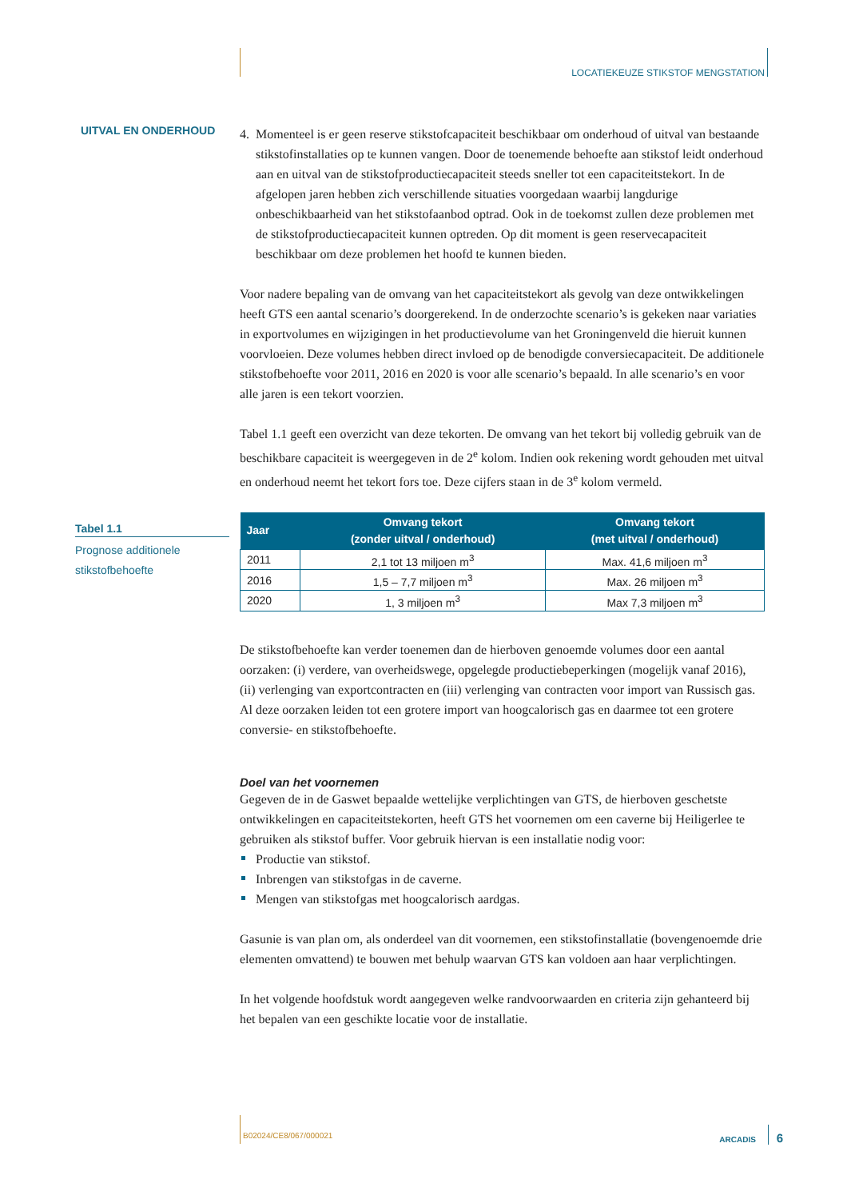LOCATIEKEUZE STIKSTOF MENGSTATION
UITVAL EN ONDERHOUD
4. Momenteel is er geen reserve stikstofcapaciteit beschikbaar om onderhoud of uitval van bestaande stikstofinstallaties op te kunnen vangen. Door de toenemende behoefte aan stikstof leidt onderhoud aan en uitval van de stikstofproductiecapaciteit steeds sneller tot een capaciteitstekort. In de afgelopen jaren hebben zich verschillende situaties voorgedaan waarbij langdurige onbeschikbaarheid van het stikstofaanbod optrad. Ook in de toekomst zullen deze problemen met de stikstofproductiecapaciteit kunnen optreden. Op dit moment is geen reservecapaciteit beschikbaar om deze problemen het hoofd te kunnen bieden.
Voor nadere bepaling van de omvang van het capaciteitstekort als gevolg van deze ontwikkelingen heeft GTS een aantal scenario’s doorgerekend. In de onderzochte scenario’s is gekeken naar variaties in exportvolumes en wijzigingen in het productievolume van het Groningenveld die hieruit kunnen voorvloeien. Deze volumes hebben direct invloed op de benodigde conversiecapaciteit. De additionele stikstofbehoefte voor 2011, 2016 en 2020 is voor alle scenario’s bepaald. In alle scenario’s en voor alle jaren is een tekort voorzien.
Tabel 1.1 geeft een overzicht van deze tekorten. De omvang van het tekort bij volledig gebruik van de beschikbare capaciteit is weergegeven in de 2<sup>e</sup> kolom. Indien ook rekening wordt gehouden met uitval en onderhoud neemt het tekort fors toe. Deze cijfers staan in de 3<sup>e</sup> kolom vermeld.
Tabel 1.1
Prognose additionele stikstofbehoefte
| Jaar | Omvang tekort (zonder uitval / onderhoud) | Omvang tekort (met uitval / onderhoud) |
| --- | --- | --- |
| 2011 | 2,1 tot 13 miljoen m<sup>3</sup> | Max. 41,6 miljoen m<sup>3</sup> |
| 2016 | 1,5 – 7,7 miljoen m<sup>3</sup> | Max. 26 miljoen m<sup>3</sup> |
| 2020 | 1, 3 miljoen m<sup>3</sup> | Max 7,3 miljoen m<sup>3</sup> |
De stikstofbehoefte kan verder toenemen dan de hierboven genoemde volumes door een aantal oorzaken: (i) verdere, van overheidswege, opgelegde productiebeperkingen (mogelijk vanaf 2016), (ii) verlenging van exportcontracten en (iii) verlenging van contracten voor import van Russisch gas. Al deze oorzaken leiden tot een grotere import van hoogcalorisch gas en daarmee tot een grotere conversie- en stikstofbehoefte.
Doel van het voornemen
Gegeven de in de Gaswet bepaalde wettelijke verplichtingen van GTS, de hierboven geschetste ontwikkelingen en capaciteitstekorten, heeft GTS het voornemen om een caverne bij Heiligerlee te gebruiken als stikstof buffer. Voor gebruik hiervan is een installatie nodig voor:
Productie van stikstof.
Inbrengen van stikstofgas in de caverne.
Mengen van stikstofgas met hoogcalorisch aardgas.
Gasunie is van plan om, als onderdeel van dit voornemen, een stikstofinstallatie (bovengenoemde drie elementen omvattend) te bouwen met behulp waarvan GTS kan voldoen aan haar verplichtingen.
In het volgende hoofdstuk wordt aangegeven welke randvoorwaarden en criteria zijn gehanteerd bij het bepalen van een geschikte locatie voor de installatie.
B02024/CE8/067/000021 ARCADIS 6